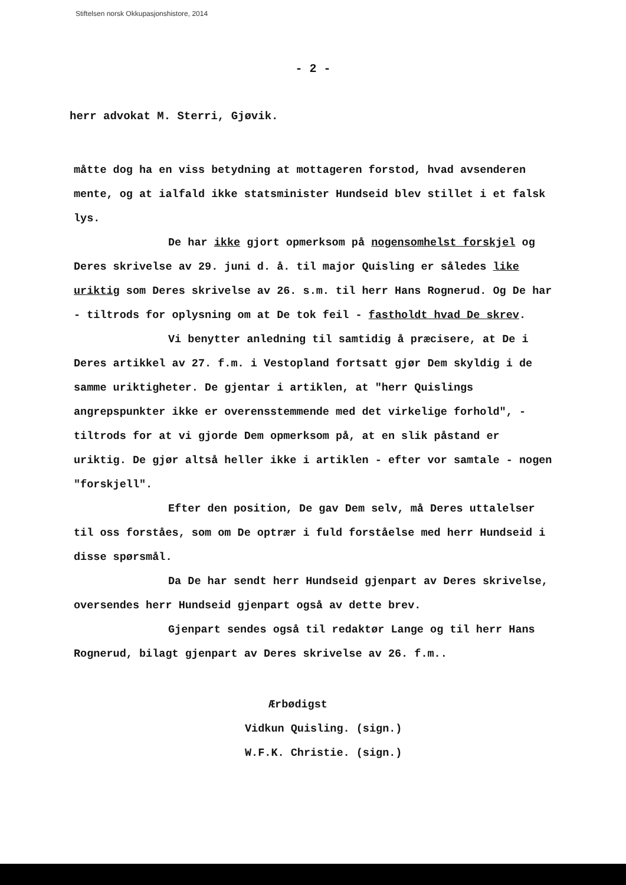Stiftelsen norsk Okkupasjonshistore, 2014
- 2 -
herr advokat M. Sterri, Gjøvik.
måtte dog ha en viss betydning at mottageren forstod, hvad avsenderen mente, og at ialfald ikke statsminister Hundseid blev stillet i et falsk lys.
De har ikke gjort opmerksom på nogensomhelst forskjel og Deres skrivelse av 29. juni d. å. til major Quisling er således like uriktig som Deres skrivelse av 26. s.m. til herr Hans Rognerud. Og De har - tiltrods for oplysning om at De tok feil - fastholdt hvad De skrev.
Vi benytter anledning til samtidig å præcisere, at De i Deres artikkel av 27. f.m. i Vestopland fortsatt gjør Dem skyldig i de samme uriktigheter. De gjentar i artiklen, at "herr Quislings angrepspunkter ikke er overensstemmende med det virkelige forhold", - tiltrods for at vi gjorde Dem opmerksom på, at en slik påstand er uriktig. De gjør altså heller ikke i artiklen - efter vor samtale - nogen "forskjell".
Efter den position, De gav Dem selv, må Deres uttalelser til oss forståes, som om De optrær i fuld forståelse med herr Hundseid i disse spørsmål.
Da De har sendt herr Hundseid gjenpart av Deres skrivelse, oversendes herr Hundseid gjenpart også av dette brev.
Gjenpart sendes også til redaktør Lange og til herr Hans Rognerud, bilagt gjenpart av Deres skrivelse av 26. f.m..
Ærbødigst
Vidkun Quisling. (sign.)
W.F.K. Christie. (sign.)